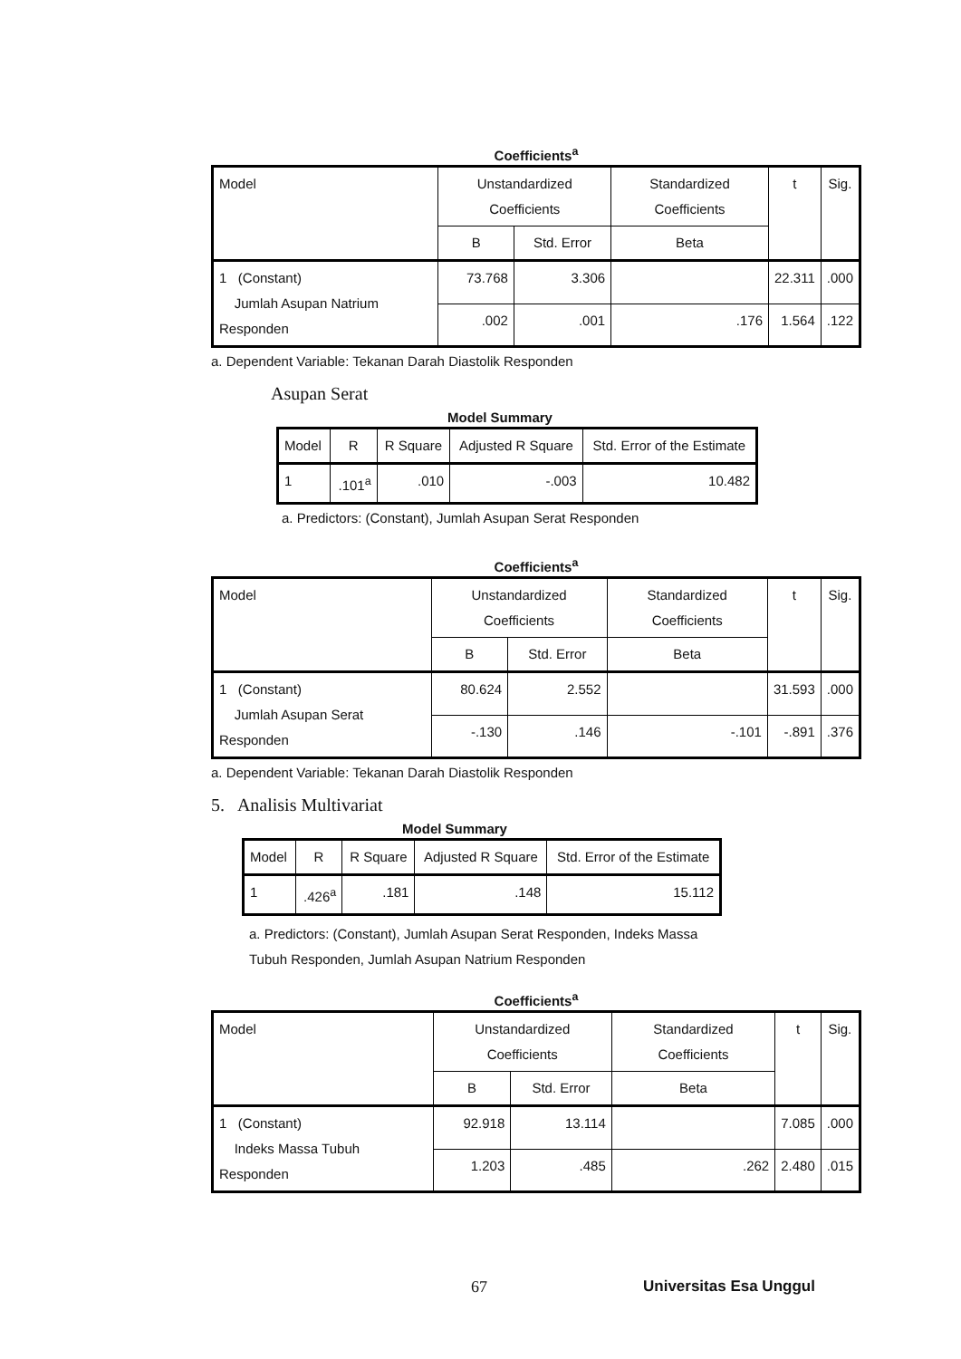Coefficients<sup>a</sup>
| Model | Unstandardized Coefficients | | Standardized Coefficients | t | Sig. |
| --- | --- | --- | --- | --- | --- |
| | B | Std. Error | Beta | | |
| 1 (Constant) Jumlah Asupan Natrium Responden | 73.768 | 3.306 | | 22.311 | .000 |
| | .002 | .001 | .176 | 1.564 | .122 |
a. Dependent Variable: Tekanan Darah Diastolik Responden
Asupan Serat
Model Summary
| Model | R | R Square | Adjusted R Square | Std. Error of the Estimate |
| --- | --- | --- | --- | --- |
| 1 | .101<sup>a</sup> | .010 | -.003 | 10.482 |
a. Predictors: (Constant), Jumlah Asupan Serat Responden
Coefficients<sup>a</sup>
| Model | Unstandardized Coefficients | | Standardized Coefficients | t | Sig. |
| --- | --- | --- | --- | --- | --- |
| | B | Std. Error | Beta | | |
| 1 (Constant) Jumlah Asupan Serat Responden | 80.624 | 2.552 | | 31.593 | .000 |
| | -.130 | .146 | -.101 | -.891 | .376 |
a. Dependent Variable: Tekanan Darah Diastolik Responden
5. Analisis Multivariat
Model Summary
| Model | R | R Square | Adjusted R Square | Std. Error of the Estimate |
| --- | --- | --- | --- | --- |
| 1 | .426<sup>a</sup> | .181 | .148 | 15.112 |
a. Predictors: (Constant), Jumlah Asupan Serat Responden, Indeks Massa Tubuh Responden, Jumlah Asupan Natrium Responden
Coefficients<sup>a</sup>
| Model | Unstandardized Coefficients | | Standardized Coefficients | t | Sig. |
| --- | --- | --- | --- | --- | --- |
| | B | Std. Error | Beta | | |
| 1 (Constant) Indeks Massa Tubuh Responden | 92.918 | 13.114 | | 7.085 | .000 |
| | 1.203 | .485 | .262 | 2.480 | .015 |
67 Universitas Esa Unggul